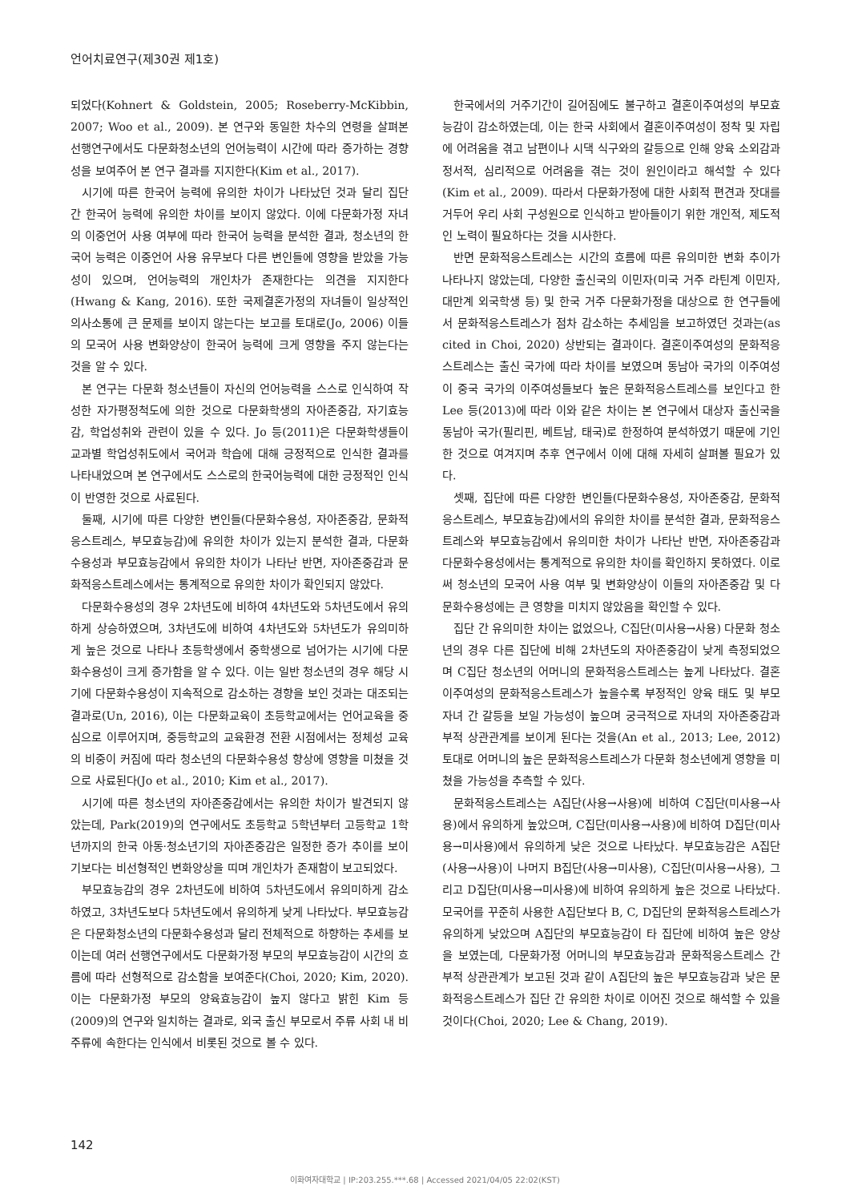언어치료연구(제30권 제1호)
되었다(Kohnert & Goldstein, 2005; Roseberry-McKibbin, 2007; Woo et al., 2009). 본 연구와 동일한 차수의 연령을 살펴본 선행연구에서도 다문화청소년의 언어능력이 시간에 따라 증가하는 경향성을 보여주어 본 연구 결과를 지지한다(Kim et al., 2017).
시기에 따른 한국어 능력에 유의한 차이가 나타났던 것과 달리 집단 간 한국어 능력에 유의한 차이를 보이지 않았다. 이에 다문화가정 자녀의 이중언어 사용 여부에 따라 한국어 능력을 분석한 결과, 청소년의 한국어 능력은 이중언어 사용 유무보다 다른 변인들에 영향을 받았을 가능성이 있으며, 언어능력의 개인차가 존재한다는 의견을 지지한다(Hwang & Kang, 2016). 또한 국제결혼가정의 자녀들이 일상적인 의사소통에 큰 문제를 보이지 않는다는 보고를 토대로(Jo, 2006) 이들의 모국어 사용 변화양상이 한국어 능력에 크게 영향을 주지 않는다는 것을 알 수 있다.
본 연구는 다문화 청소년들이 자신의 언어능력을 스스로 인식하여 작성한 자가평정척도에 의한 것으로 다문화학생의 자아존중감, 자기효능감, 학업성취와 관련이 있을 수 있다. Jo 등(2011)은 다문화학생들이 교과별 학업성취도에서 국어과 학습에 대해 긍정적으로 인식한 결과를 나타내었으며 본 연구에서도 스스로의 한국어능력에 대한 긍정적인 인식이 반영한 것으로 사료된다.
둘째, 시기에 따른 다양한 변인들(다문화수용성, 자아존중감, 문화적응스트레스, 부모효능감)에 유의한 차이가 있는지 분석한 결과, 다문화수용성과 부모효능감에서 유의한 차이가 나타난 반면, 자아존중감과 문화적응스트레스에서는 통계적으로 유의한 차이가 확인되지 않았다.
다문화수용성의 경우 2차년도에 비하여 4차년도와 5차년도에서 유의하게 상승하였으며, 3차년도에 비하여 4차년도와 5차년도가 유의미하게 높은 것으로 나타나 초등학생에서 중학생으로 넘어가는 시기에 다문화수용성이 크게 증가함을 알 수 있다. 이는 일반 청소년의 경우 해당 시기에 다문화수용성이 지속적으로 감소하는 경향을 보인 것과는 대조되는 결과로(Un, 2016), 이는 다문화교육이 초등학교에서는 언어교육을 중심으로 이루어지며, 중등학교의 교육환경 전환 시점에서는 정체성 교육의 비중이 커짐에 따라 청소년의 다문화수용성 향상에 영향을 미쳤을 것으로 사료된다(Jo et al., 2010; Kim et al., 2017).
시기에 따른 청소년의 자아존중감에서는 유의한 차이가 발견되지 않았는데, Park(2019)의 연구에서도 초등학교 5학년부터 고등학교 1학년까지의 한국 아동·청소년기의 자아존중감은 일정한 증가 추이를 보이기보다는 비선형적인 변화양상을 띠며 개인차가 존재함이 보고되었다.
부모효능감의 경우 2차년도에 비하여 5차년도에서 유의미하게 감소하였고, 3차년도보다 5차년도에서 유의하게 낮게 나타났다. 부모효능감은 다문화청소년의 다문화수용성과 달리 전체적으로 하향하는 추세를 보이는데 여러 선행연구에서도 다문화가정 부모의 부모효능감이 시간의 흐름에 따라 선형적으로 감소함을 보여준다(Choi, 2020; Kim, 2020). 이는 다문화가정 부모의 양육효능감이 높지 않다고 밝힌 Kim 등(2009)의 연구와 일치하는 결과로, 외국 출신 부모로서 주류 사회 내 비주류에 속한다는 인식에서 비롯된 것으로 볼 수 있다.
한국에서의 거주기간이 길어짐에도 불구하고 결혼이주여성의 부모효능감이 감소하였는데, 이는 한국 사회에서 결혼이주여성이 정착 및 자립에 어려움을 겪고 남편이나 시댁 식구와의 갈등으로 인해 양육 소외감과 정서적, 심리적으로 어려움을 겪는 것이 원인이라고 해석할 수 있다(Kim et al., 2009). 따라서 다문화가정에 대한 사회적 편견과 잣대를 거두어 우리 사회 구성원으로 인식하고 받아들이기 위한 개인적, 제도적인 노력이 필요하다는 것을 시사한다.
반면 문화적응스트레스는 시간의 흐름에 따른 유의미한 변화 추이가 나타나지 않았는데, 다양한 출신국의 이민자(미국 거주 라틴계 이민자, 대만계 외국학생 등) 및 한국 거주 다문화가정을 대상으로 한 연구들에서 문화적응스트레스가 점차 감소하는 추세임을 보고하였던 것과는(as cited in Choi, 2020) 상반되는 결과이다. 결혼이주여성의 문화적응스트레스는 출신 국가에 따라 차이를 보였으며 동남아 국가의 이주여성이 중국 국가의 이주여성들보다 높은 문화적응스트레스를 보인다고 한 Lee 등(2013)에 따라 이와 같은 차이는 본 연구에서 대상자 출신국을 동남아 국가(필리핀, 베트남, 태국)로 한정하여 분석하였기 때문에 기인한 것으로 여겨지며 추후 연구에서 이에 대해 자세히 살펴볼 필요가 있다.
셋째, 집단에 따른 다양한 변인들(다문화수용성, 자아존중감, 문화적응스트레스, 부모효능감)에서의 유의한 차이를 분석한 결과, 문화적응스트레스와 부모효능감에서 유의미한 차이가 나타난 반면, 자아존중감과 다문화수용성에서는 통계적으로 유의한 차이를 확인하지 못하였다. 이로써 청소년의 모국어 사용 여부 및 변화양상이 이들의 자아존중감 및 다문화수용성에는 큰 영향을 미치지 않았음을 확인할 수 있다.
집단 간 유의미한 차이는 없었으나, C집단(미사용→사용) 다문화 청소년의 경우 다른 집단에 비해 2차년도의 자아존중감이 낮게 측정되었으며 C집단 청소년의 어머니의 문화적응스트레스는 높게 나타났다. 결혼이주여성의 문화적응스트레스가 높을수록 부정적인 양육 태도 및 부모 자녀 간 갈등을 보일 가능성이 높으며 궁극적으로 자녀의 자아존중감과 부적 상관관계를 보이게 된다는 것을(An et al., 2013; Lee, 2012) 토대로 어머니의 높은 문화적응스트레스가 다문화 청소년에게 영향을 미쳤을 가능성을 추측할 수 있다.
문화적응스트레스는 A집단(사용→사용)에 비하여 C집단(미사용→사용)에서 유의하게 높았으며, C집단(미사용→사용)에 비하여 D집단(미사용→미사용)에서 유의하게 낮은 것으로 나타났다. 부모효능감은 A집단(사용→사용)이 나머지 B집단(사용→미사용), C집단(미사용→사용), 그리고 D집단(미사용→미사용)에 비하여 유의하게 높은 것으로 나타났다. 모국어를 꾸준히 사용한 A집단보다 B, C, D집단의 문화적응스트레스가 유의하게 낮았으며 A집단의 부모효능감이 타 집단에 비하여 높은 양상을 보였는데, 다문화가정 어머니의 부모효능감과 문화적응스트레스 간 부적 상관관계가 보고된 것과 같이 A집단의 높은 부모효능감과 낮은 문화적응스트레스가 집단 간 유의한 차이로 이어진 것으로 해석할 수 있을 것이다(Choi, 2020; Lee & Chang, 2019).
142
이화여자대학교 | IP:203.255.***.68 | Accessed 2021/04/05 22:02(KST)